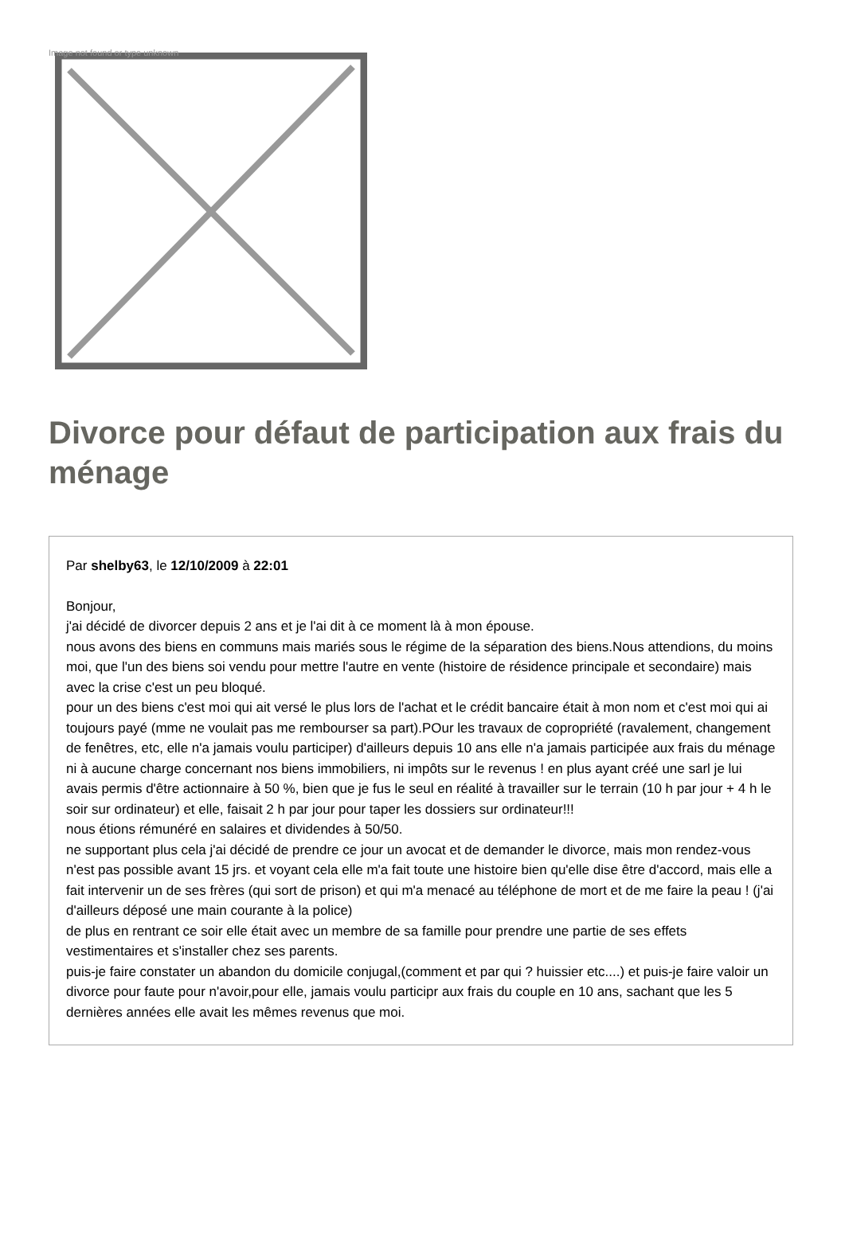Image not found or type unknown
Divorce pour défaut de participation aux frais du ménage
Par shelby63, le 12/10/2009 à 22:01
Bonjour,
j'ai décidé de divorcer depuis 2 ans et je l'ai dit à ce moment là à mon épouse.
nous avons des biens en communs mais mariés sous le régime de la séparation des biens.Nous attendions, du moins moi, que l'un des biens soi vendu pour mettre l'autre en vente (histoire de résidence principale et secondaire) mais avec la crise c'est un peu bloqué.
pour un des biens c'est moi qui ait versé le plus lors de l'achat et le crédit bancaire était à mon nom et c'est moi qui ai toujours payé (mme ne voulait pas me rembourser sa part).POur les travaux de copropriété (ravalement, changement de fenêtres, etc, elle n'a jamais voulu participer) d'ailleurs depuis 10 ans elle n'a jamais participée aux frais du ménage ni à aucune charge concernant nos biens immobiliers, ni impôts sur le revenus ! en plus ayant créé une sarl je lui avais permis d'être actionnaire à 50 %, bien que je fus le seul en réalité à travailler sur le terrain (10 h par jour + 4 h le soir sur ordinateur) et elle, faisait 2 h par jour pour taper les dossiers sur ordinateur!!!
nous étions rémunéré en salaires et dividendes à 50/50.
ne supportant plus cela j'ai décidé de prendre ce jour un avocat et de demander le divorce, mais mon rendez-vous n'est pas possible avant 15 jrs. et voyant cela elle m'a fait toute une histoire bien qu'elle dise être d'accord, mais elle a fait intervenir un de ses frères (qui sort de prison) et qui m'a menacé au téléphone de mort et de me faire la peau ! (j'ai d'ailleurs déposé une main courante à la police)
de plus en rentrant ce soir elle était avec un membre de sa famille pour prendre une partie de ses effets vestimentaires et s'installer chez ses parents.
puis-je faire constater un abandon du domicile conjugal,(comment et par qui ? huissier etc....) et puis-je faire valoir un divorce pour faute pour n'avoir,pour elle, jamais voulu participr aux frais du couple en 10 ans, sachant que les 5 dernières années elle avait les mêmes revenus que moi.